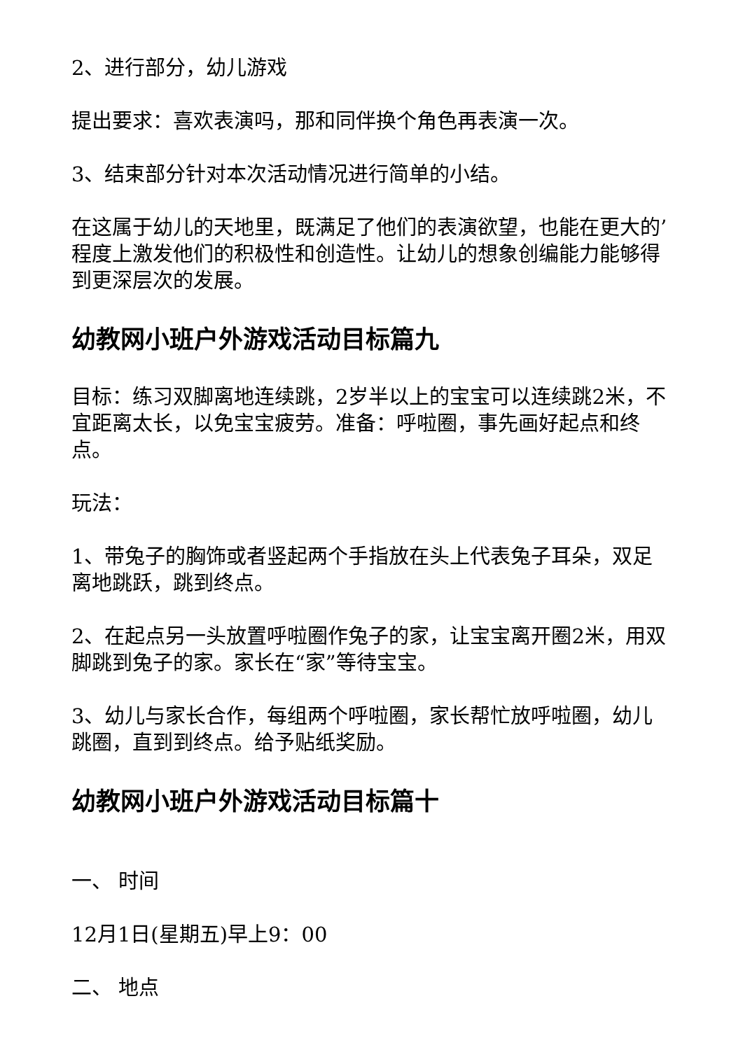2、进行部分，幼儿游戏
提出要求：喜欢表演吗，那和同伴换个角色再表演一次。
3、结束部分针对本次活动情况进行简单的小结。
在这属于幼儿的天地里，既满足了他们的表演欲望，也能在更大的’程度上激发他们的积极性和创造性。让幼儿的想象创编能力能够得到更深层次的发展。
幼教网小班户外游戏活动目标篇九
目标：练习双脚离地连续跳，2岁半以上的宝宝可以连续跳2米，不宜距离太长，以免宝宝疲劳。准备：呼啦圈，事先画好起点和终点。
玩法：
1、带兔子的胸饰或者竖起两个手指放在头上代表兔子耳朵，双足离地跳跃，跳到终点。
2、在起点另一头放置呼啦圈作兔子的家，让宝宝离开圈2米，用双脚跳到兔子的家。家长在“家”等待宝宝。
3、幼儿与家长合作，每组两个呼啦圈，家长帮忙放呼啦圈，幼儿跳圈，直到到终点。给予贴纸奖励。
幼教网小班户外游戏活动目标篇十
一、 时间
12月1日(星期五)早上9：00
二、 地点